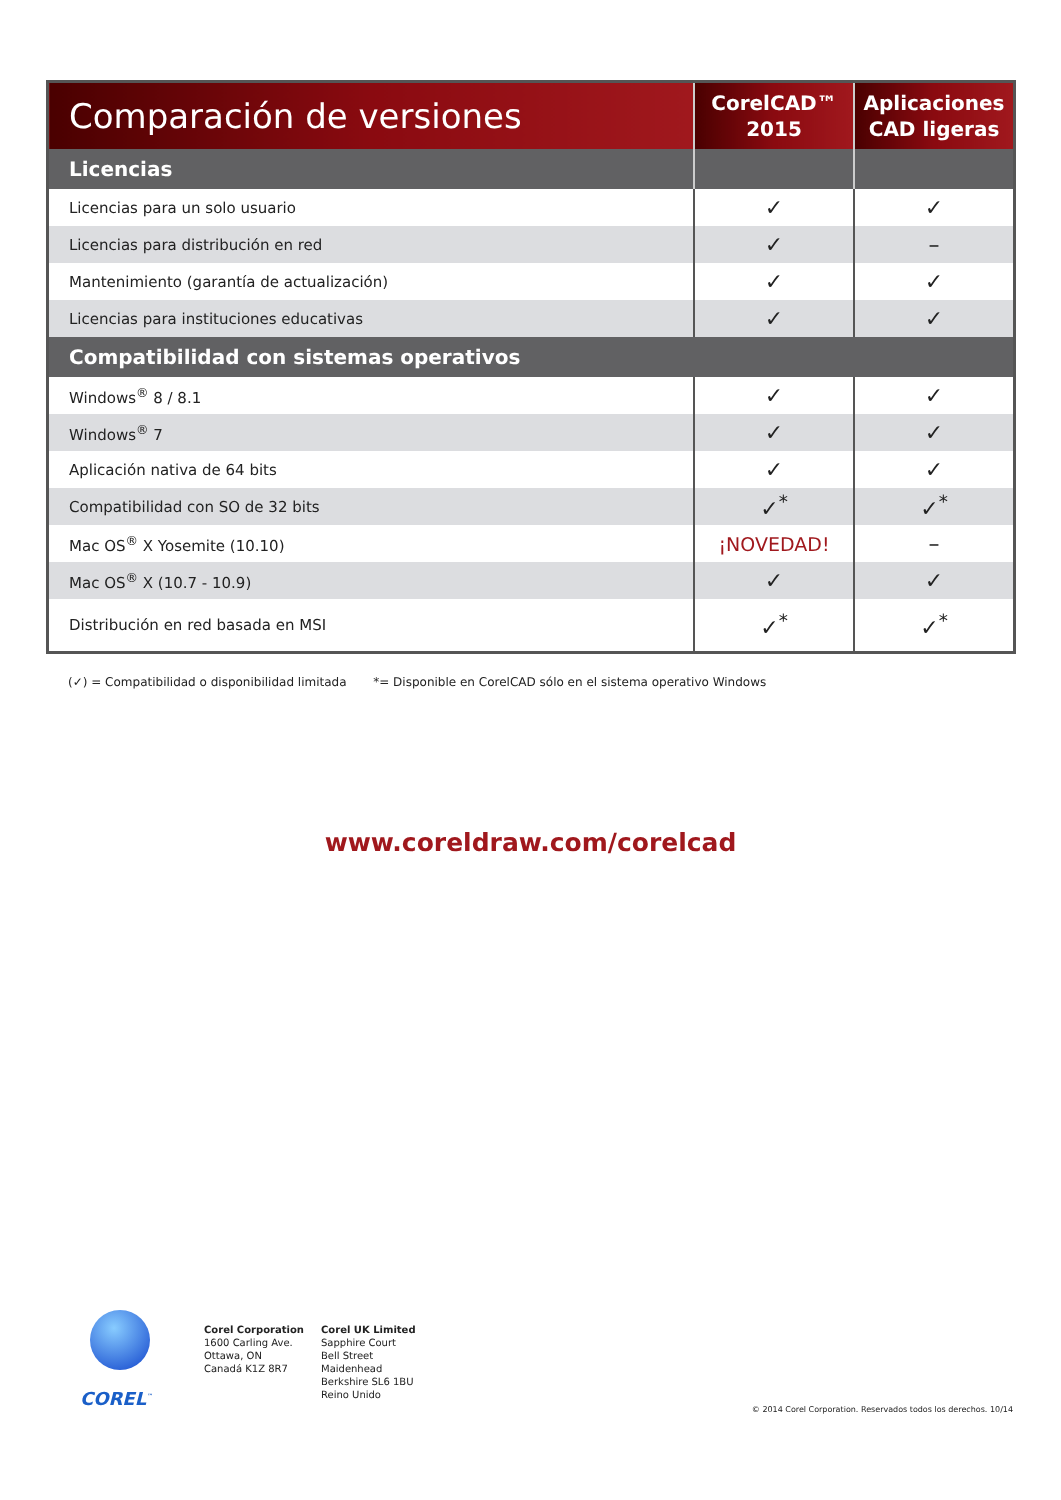| Comparación de versiones | CorelCAD™ 2015 | Aplicaciones CAD ligeras |
| --- | --- | --- |
| Licencias | | |
| Licencias para un solo usuario | ✓ | ✓ |
| Licencias para distribución en red | ✓ | – |
| Mantenimiento (garantía de actualización) | ✓ | ✓ |
| Licencias para instituciones educativas | ✓ | ✓ |
| Compatibilidad con sistemas operativos | | |
| Windows<sup>®</sup> 8 / 8.1 | ✓ | ✓ |
| Windows<sup>®</sup> 7 | ✓ | ✓ |
| Aplicación nativa de 64 bits | ✓ | ✓ |
| Compatibilidad con SO de 32 bits | ✓<sup>*</sup> | ✓<sup>*</sup> |
| Mac OS<sup>®</sup> X Yosemite (10.10) | ¡NOVEDAD! | – |
| Mac OS<sup>®</sup> X (10.7 - 10.9) | ✓ | ✓ |
| Distribución en red basada en MSI | ✓<sup>*</sup> | ✓<sup>*</sup> |
(✓) = Compatibilidad o disponibilidad limitada *= Disponible en CorelCAD sólo en el sistema operativo Windows
www.coreldraw.com/corelcad
COREL<sup>™</sup>
Corel Corporation
1600 Carling Ave.
Ottawa, ON
Canadá K1Z 8R7
Corel UK Limited
Sapphire Court
Bell Street
Maidenhead
Berkshire SL6 1BU
Reino Unido
© 2014 Corel Corporation. Reservados todos los derechos. 10/14